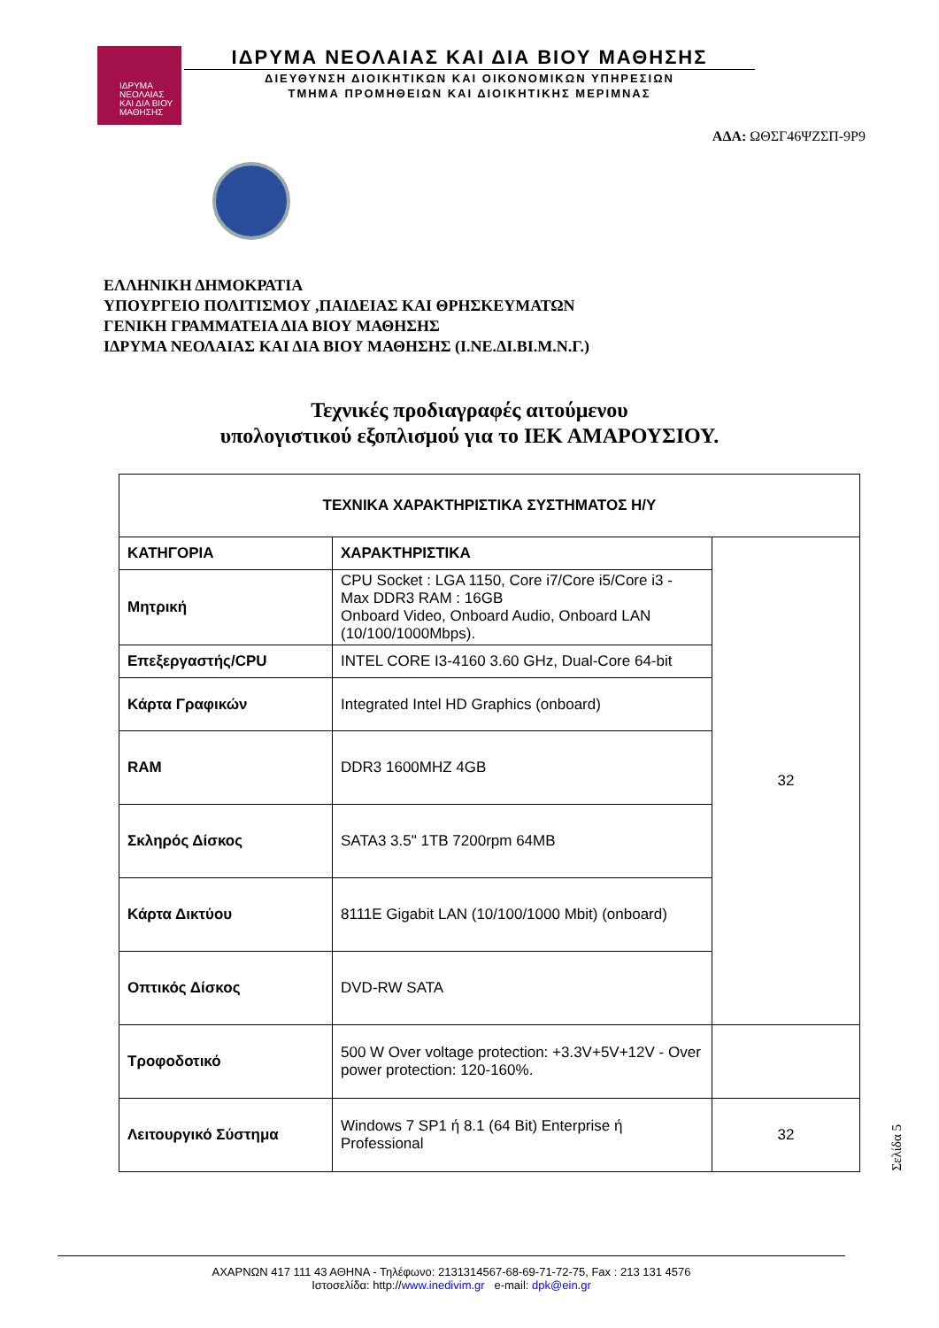ΙΔΡΥΜΑ
ΝΕΟΛΑΙΑΣ
ΚΑΙ ΔΙΑ ΒΙΟΥ
ΜΑΘΗΣΗΣ
ΙΔΡΥΜΑ ΝΕΟΛΑΙΑΣ ΚΑΙ ΔΙΑ ΒΙΟΥ ΜΑΘΗΣΗΣ
ΔΙΕΥΘΥΝΣΗ ΔΙΟΙΚΗΤΙΚΩΝ ΚΑΙ ΟΙΚΟΝΟΜΙΚΩΝ ΥΠΗΡΕΣΙΩΝ
ΤΜΗΜΑ ΠΡΟΜΗΘΕΙΩΝ ΚΑΙ ΔΙΟΙΚΗΤΙΚΗΣ ΜΕΡΙΜΝΑΣ
ΑΔΑ: ΩΘΣΓ46ΨΖΣΠ-9Ρ9
ΕΛΛΗΝΙΚΗ ΔΗΜΟΚΡΑΤΙΑ
ΥΠΟΥΡΓΕΙΟ ΠΟΛΙΤΙΣΜΟΥ ,ΠΑΙΔΕΙΑΣ ΚΑΙ ΘΡΗΣΚΕΥΜΑΤΩΝ
ΓΕΝΙΚΗ ΓΡΑΜΜΑΤΕΙΑ ΔΙΑ ΒΙΟΥ ΜΑΘΗΣΗΣ
ΙΔΡΥΜΑ ΝΕΟΛΑΙΑΣ ΚΑΙ ΔΙΑ ΒΙΟΥ ΜΑΘΗΣΗΣ (Ι.ΝΕ.ΔΙ.ΒΙ.Μ.Ν.Γ.)
Τεχνικές προδιαγραφές αιτούμενου
υπολογιστικού εξοπλισμού για το ΙΕΚ ΑΜΑΡΟΥΣΙΟΥ.
| ΤΕΧΝΙΚΑ ΧΑΡΑΚΤΗΡΙΣΤΙΚΑ ΣΥΣΤΗΜΑΤΟΣ Η/Υ | | |
| ΚΑΤΗΓΟΡΙΑ | ΧΑΡΑΚΤΗΡΙΣΤΙΚΑ | 32 |
| Μητρική | CPU Socket : LGA 1150, Core i7/Core i5/Core i3 - Max DDR3 RAM : 16GB Onboard Video, Onboard Audio, Onboard LAN (10/100/1000Mbps). | |
| Επεξεργαστής/CPU | INTEL CORE I3-4160 3.60 GHz, Dual-Core 64-bit | |
| Κάρτα Γραφικών | Integrated Intel HD Graphics (onboard) | |
| RAM | DDR3 1600MHZ 4GB | |
| Σκληρός Δίσκος | SATA3 3.5" 1TB 7200rpm 64MB | |
| Κάρτα Δικτύου | 8111E Gigabit LAN (10/100/1000 Mbit) (onboard) | |
| Οπτικός Δίσκος | DVD-RW SATA | |
| Τροφοδοτικό | 500 W Over voltage protection: +3.3V+5V+12V - Over power protection: 120-160%. | |
| Λειτουργικό Σύστημα | Windows 7 SP1 ή 8.1 (64 Bit) Enterprise ή Professional | 32 |
Σελίδα 5
ΑΧΑΡΝΩΝ 417 111 43 ΑΘΗΝΑ - Τηλέφωνο: 2131314567-68-69-71-72-75, Fax : 213 131 4576
Ιστοσελίδα: http://www.inedivim.gr e-mail: dpk@ein.gr